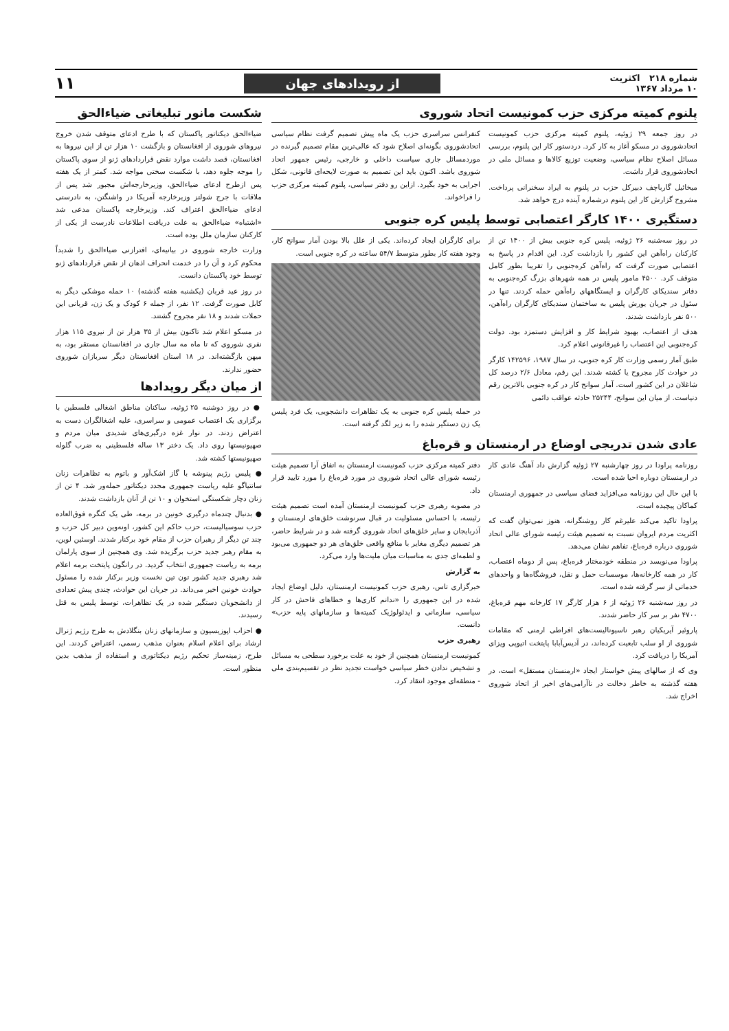شماره ۲۱۸ اکثریت
۱۰ مرداد ۱۳۶۷
از رویدادهای جهان
۱۱
پلنوم کمیته مرکزی حزب کمونیست اتحاد شوروی
در روز جمعه ۲۹ ژوئیه، پلنوم کمیته مرکزی حزب کمونیست اتحادشوروی در مسکو آغاز به کار کرد. دردستور کار این پلنوم، بررسی مسائل اصلاح نظام سیاسی، وضعیت توزیع کالاها و مسائل ملی در اتحادشوروی قرار داشت.
میخائیل گارباچف دبیرکل حزب در پلنوم به ایراد سخنرانی پرداخت. مشروح گزارش کار این پلنوم درشماره آینده درج خواهد شد.
کنفرانس سراسری حزب یک ماه پیش تصمیم گرفت نظام سیاسی اتحادشوروی بگونه‌ای اصلاح شود که عالی‌ترین مقام تصمیم گیرنده در موردمسائل جاری سیاست داخلی و خارجی، رئیس جمهور اتحاد شوروی باشد. اکنون باید این تصمیم به صورت لایحه‌ای قانونی، شکل اجرایی به خود بگیرد. ازاین رو دفتر سیاسی، پلنوم کمیته مرکزی حزب را فراخواند.
دستگیری ۱۴۰۰ کارگر اعتصابی توسط پلیس کره جنوبی
در روز سه‌شنبه ۲۶ ژوئیه، پلیس کره جنوبی بیش از ۱۴۰۰ تن از کارکنان راه‌آهن این کشور را بازداشت کرد. این اقدام در پاسخ به اعتصابی صورت گرفت که راه‌آهن کره‌جنوبی را تقریبا بطور کامل متوقف کرد. ۴۵۰۰ مامور پلیس در همه شهرهای بزرگ کره‌جنوبی به دفاتر سندیکای کارگران و ایستگاههای راه‌آهن حمله کردند. تنها در سئول در جریان یورش پلیس به ساختمان سندیکای کارگران راه‌آهن، ۵۰۰ نفر بازداشت شدند.
هدف از اعتصاب، بهبود شرایط کار و افزایش دستمزد بود. دولت کره‌جنوبی این اعتصاب را غیرقانونی اعلام کرد.
طبق آمار رسمی وزارت کار کره جنوبی، در سال ۱۹۸۷، ۱۴۲۵۹۶ کارگر در حوادث کار مجروح یا کشته شدند. این رقم، معادل ۲/۶ درصد کل شاغلان در این کشور است. آمار سوانح کار در کره جنوبی بالاترین رقم دنیاست. از میان این سوانح، ۲۵۲۴۴ حادثه عواقب دائمی
برای کارگران ایجاد کرده‌اند. یکی از علل بالا بودن آمار سوانح کار، وجود هفته کار بطور متوسط ۵۴/۷ ساعته در کره جنوبی است.
در حمله پلیس کره جنوبی به یک تظاهرات دانشجویی، یک فرد پلیس یک زن دستگیر شده را به زیر لگد گرفته است.
عادی شدن تدریجی اوضاع در ارمنستان و قره‌باغ
روزنامه پراودا در روز چهارشنبه ۲۷ ژوئیه گزارش داد آهنگ عادی کار در ارمنستان دوباره احیا شده است.
با این حال این روزنامه می‌افزاید فضای سیاسی در جمهوری ارمنستان کماکان پیچیده است.
پراودا تاکید می‌کند علیرغم کار روشنگرانه، هنوز نمی‌توان گفت که اکثریت مردم ایروان نسبت به تصمیم هیئت رئیسه شورای عالی اتحاد شوروی درباره قره‌باغ، تفاهم نشان می‌دهد.
پراودا می‌نویسد در منطقه خودمختار قره‌باغ، پس از دوماه اعتصاب، کار در همه کارخانه‌ها، موسسات حمل و نقل، فروشگاه‌ها و واحدهای خدماتی از سر گرفته شده است.
در روز سه‌شنبه ۲۶ ژوئیه از ۶ هزار کارگر ۱۷ کارخانه مهم قره‌باغ، ۴۷۰۰ نفر بر سر کار حاضر شدند.
پاروئیر آیریکیان رهبر ناسیونالیست‌های افراطی ارمنی که مقامات شوروی از او سلب تابعیت کرده‌اند، در آدیس‌آبابا پایتخت اتیوپی ویزای آمریکا را دریافت کرد.
وی که از سالهای پیش خواستار ایجاد «ارمنستان مستقل» است، در هفته گذشته به خاطر دخالت در ناآرامی‌های اخیر از اتحاد شوروی اخراج شد.
دفتر کمیته مرکزی حزب کمونیست ارمنستان به اتفاق آرا تصمیم هیئت رئیسه شورای عالی اتحاد شوروی در مورد قره‌باغ را مورد تایید قرار داد.
در مصوبه رهبری حزب کمونیست ارمنستان آمده است تصمیم هیئت رئیسه، با احساس مسئولیت در قبال سرنوشت خلق‌های ارمنستان و آذربایجان و سایر خلق‌های اتحاد شوروی گرفته شد و در شرایط حاضر، هر تصمیم دیگری مغایر با منافع واقعی خلق‌های هر دو جمهوری می‌بود و لطمه‌ای جدی به مناسبات میان ملیت‌ها وارد می‌کرد.
به گزارش
خبرگزاری تاس، رهبری حزب کمونیست ارمنستان، دلیل اوضاع ایجاد شده در این جمهوری را «ندانم کاری‌ها و خطاهای فاحش در کار سیاسی، سازمانی و ایدئولوژیک کمیته‌ها و سازمانهای پایه حزب» دانست.
رهبری حزب
کمونیست ارمنستان همچنین از خود به علت برخورد سطحی به مسائل و تشخیص ندادن خطر سیاسی خواست تجدید نظر در تقسیم‌بندی ملی - منطقه‌ای موجود انتقاد کرد.
شکست مانور تبلیغاتی ضیاءالحق
ضیاءالحق دیکتاتور پاکستان که با طرح ادعای متوقف شدن خروج نیروهای شوروی از افغانستان و بازگشت ۱۰ هزار تن از این نیروها به افغانستان، قصد داشت موارد نقض قراردادهای ژنو از سوی پاکستان را موجه جلوه دهد، با شکست سختی مواجه شد. کمتر از یک هفته پس ازطرح ادعای ضیاءالحق، وزیرخارجه‌اش مجبور شد پس از ملاقات با جرج شولتز وزیرخارجه آمریکا در واشنگتن، به نادرستی ادعای ضیاءالحق اعتراف کند. وزیرخارجه پاکستان مدعی شد «اشتباه» ضیاءالحق به علت دریافت اطلاعات نادرست از یکی از کارکنان سازمان ملل بوده است.
وزارت خارجه شوروی در بیانیه‌ای، افترازنی ضیاءالحق را شدیداً محکوم کرد و آن را در خدمت انحراف اذهان از نقض قراردادهای ژنو توسط خود پاکستان دانست.
در روز عید قربان (یکشنبه هفته گذشته) ۱۰ حمله موشکی دیگر به کابل صورت گرفت. ۱۲ نفر، از جمله ۶ کودک و یک زن، قربانی این حملات شدند و ۱۸ نفر مجروح گشتند.
در مسکو اعلام شد تاکنون بیش از ۳۵ هزار تن از نیروی ۱۱۵ هزار نفری شوروی که تا ماه مه سال جاری در افغانستان مستقر بود، به میهن بازگشته‌اند. در ۱۸ استان افغانستان دیگر سربازان شوروی حضور ندارند.
از میان دیگر رویدادها
● در روز دوشنبه ۲۵ ژوئیه، ساکنان مناطق اشغالی فلسطین با برگزاری یک اعتصاب عمومی و سراسری، علیه اشغالگران دست به اعتراض زدند. در نوار غزه درگیری‌های شدیدی میان مردم و صهیونیستها روی داد. یک دختر ۱۳ ساله فلسطینی به ضرب گلوله صهیونیستها کشته شد.
● پلیس رژیم پینوشه با گاز اشک‌آور و باتوم به تظاهرات زنان سانتیاگو علیه ریاست جمهوری مجدد دیکتاتور حمله‌ور شد. ۴ تن از زنان دچار شکستگی استخوان و ۱۰ تن از آنان بازداشت شدند.
● بدنبال چندماه درگیری خونین در برمه، طی یک کنگره فوق‌العاده حزب سوسیالیست، حزب حاکم این کشور، اونه‌وین دبیر کل حزب و چند تن دیگر از رهبران حزب از مقام خود برکنار شدند. اوسئین لوین، به مقام رهبر جدید حزب برگزیده شد. وی همچنین از سوی پارلمان برمه به ریاست جمهوری انتخاب گردید. در رانگون پایتخت برمه اعلام شد رهبری جدید کشور تون تین نخست وزیر برکنار شده را مسئول حوادث خونین اخیر می‌داند. در جریان این حوادث، چندی پیش تعدادی از دانشجویان دستگیر شده در یک تظاهرات، توسط پلیس به قتل رسیدند.
● احزاب اپوزیسیون و سازمانهای زنان بنگلادش به طرح رژیم ژنرال ارشاد برای اعلام اسلام بعنوان مذهب رسمی، اعتراض کردند. این طرح، زمینه‌ساز تحکیم رژیم دیکتاتوری و استفاده از مذهب بدین منظور است.